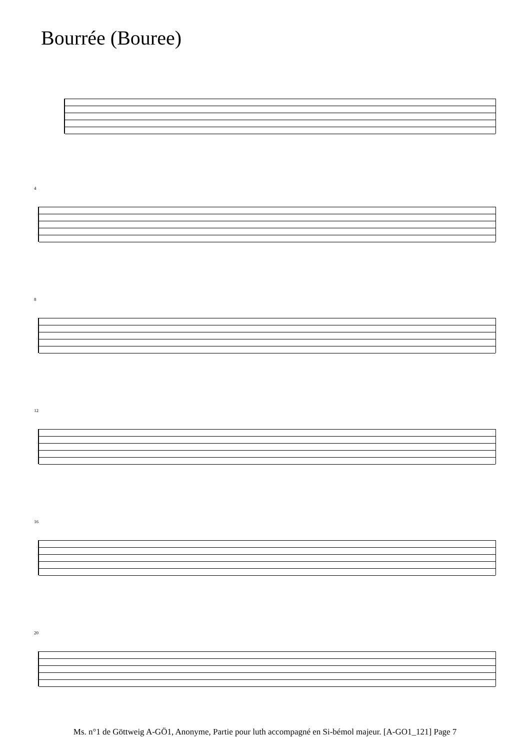Bourrée (Bouree)
4
8
12
16
20
Ms. n°1 de Göttweig A-GÖ1, Anonyme, Partie pour luth accompagné en Si-bémol majeur. [A-GO1_121] Page 7